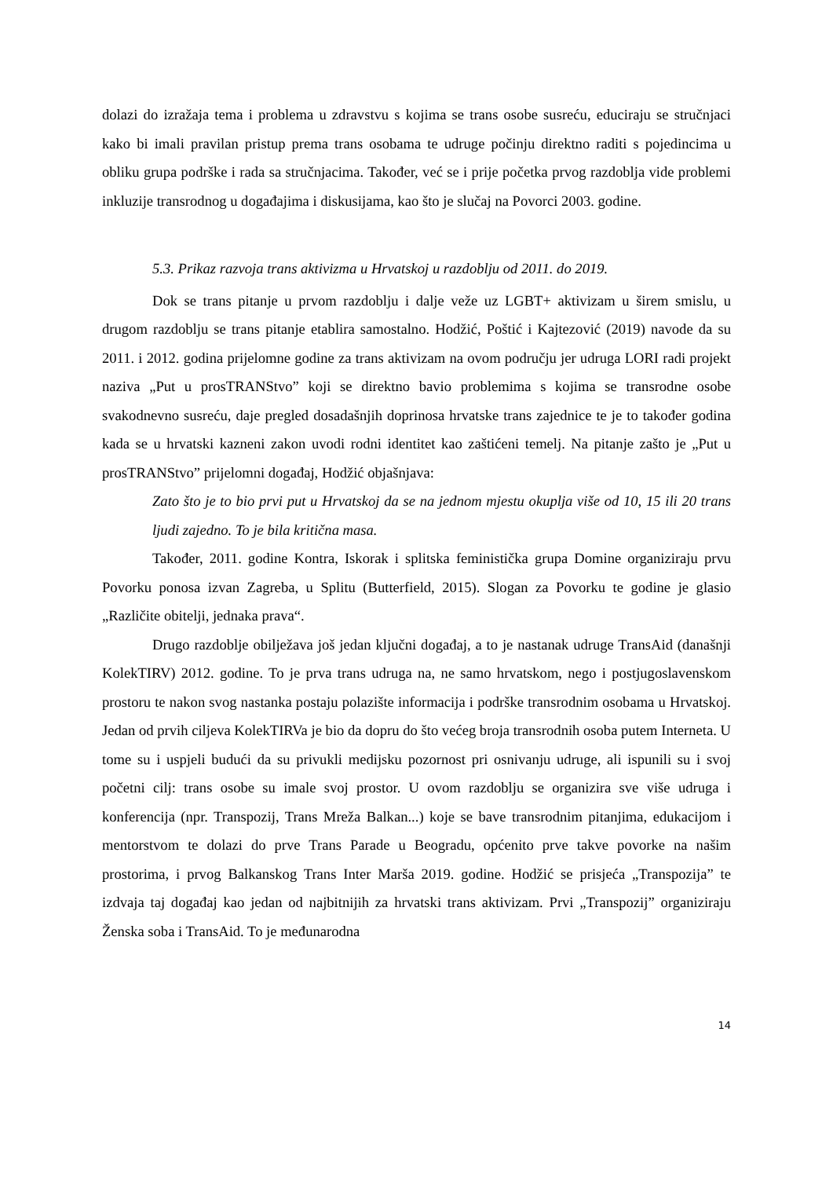dolazi do izražaja tema i problema u zdravstvu s kojima se trans osobe susreću, educiraju se stručnjaci kako bi imali pravilan pristup prema trans osobama te udruge počinju direktno raditi s pojedincima u obliku grupa podrške i rada sa stručnjacima. Također, već se i prije početka prvog razdoblja vide problemi inkluzije transrodnog u događajima i diskusijama, kao što je slučaj na Povorci 2003. godine.
5.3. Prikaz razvoja trans aktivizma u Hrvatskoj u razdoblju od 2011. do 2019.
Dok se trans pitanje u prvom razdoblju i dalje veže uz LGBT+ aktivizam u širem smislu, u drugom razdoblju se trans pitanje etablira samostalno. Hodžić, Poštić i Kajtezović (2019) navode da su 2011. i 2012. godina prijelomne godine za trans aktivizam na ovom području jer udruga LORI radi projekt naziva „Put u prosTRANStvo” koji se direktno bavio problemima s kojima se transrodne osobe svakodnevno susreću, daje pregled dosadašnjih doprinosa hrvatske trans zajednice te je to također godina kada se u hrvatski kazneni zakon uvodi rodni identitet kao zaštićeni temelj. Na pitanje zašto je „Put u prosTRANStvo” prijelomni događaj, Hodžić objašnjava:
Zato što je to bio prvi put u Hrvatskoj da se na jednom mjestu okuplja više od 10, 15 ili 20 trans ljudi zajedno. To je bila kritična masa.
Također, 2011. godine Kontra, Iskorak i splitska feministička grupa Domine organiziraju prvu Povorku ponosa izvan Zagreba, u Splitu (Butterfield, 2015). Slogan za Povorku te godine je glasio „Različite obitelji, jednaka prava“.
Drugo razdoblje obilježava još jedan ključni događaj, a to je nastanak udruge TransAid (današnji KolekTIRV) 2012. godine. To je prva trans udruga na, ne samo hrvatskom, nego i postjugoslavenskom prostoru te nakon svog nastanka postaju polazište informacija i podrške transrodnim osobama u Hrvatskoj. Jedan od prvih ciljeva KolekTIRVa je bio da dopru do što većeg broja transrodnih osoba putem Interneta. U tome su i uspjeli budući da su privukli medijsku pozornost pri osnivanju udruge, ali ispunili su i svoj početni cilj: trans osobe su imale svoj prostor. U ovom razdoblju se organizira sve više udruga i konferencija (npr. Transpozij, Trans Mreža Balkan...) koje se bave transrodnim pitanjima, edukacijom i mentorstvom te dolazi do prve Trans Parade u Beogradu, općenito prve takve povorke na našim prostorima, i prvog Balkanskog Trans Inter Marša 2019. godine. Hodžić se prisjeća „Transpozija” te izdvaja taj događaj kao jedan od najbitnijih za hrvatski trans aktivizam. Prvi „Transpozij” organiziraju Ženska soba i TransAid. To je međunarodna
14